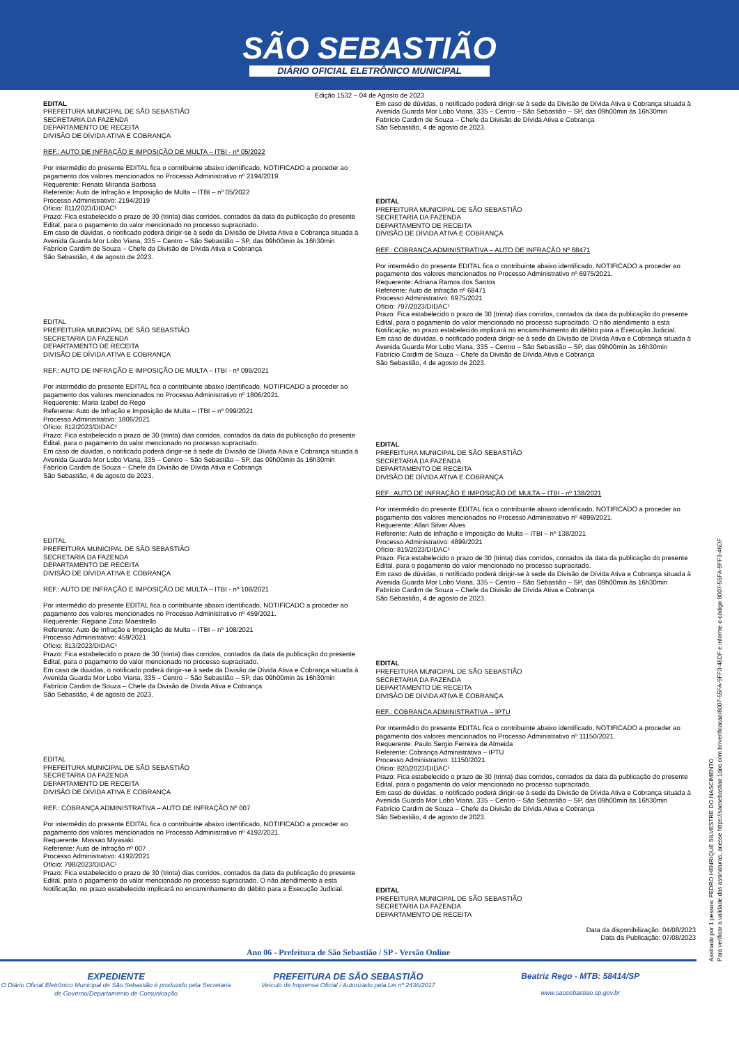SÃO SEBASTIÃO
DIÁRIO OFICIAL ELETRÔNICO MUNICIPAL
Edição 1532 – 04 de Agosto de 2023
EDITAL
PREFEITURA MUNICIPAL DE SÃO SEBASTIÃO
SECRETARIA DA FAZENDA
DEPARTAMENTO DE RECEITA
DIVISÃO DE DÍVIDA ATIVA E COBRANÇA
REF.: AUTO DE INFRAÇÃO E IMPOSIÇÃO DE MULTA – ITBI - nº 05/2022
Por intermédio do presente EDITAL fica o contribuinte abaixo identificado, NOTIFICADO a proceder ao pagamento dos valores mencionados no Processo Administrativo nº 2194/2019.
Requerente: Renato Miranda Barbosa
Referente: Auto de Infração e Imposição de Multa – ITBI – nº 05/2022
Processo Administrativo: 2194/2019
Ofício: 811/2023/DIDAC¹
Prazo: Fica estabelecido o prazo de 30 (trinta) dias corridos, contados da data da publicação do presente Edital, para o pagamento do valor mencionado no processo supracitado.
Em caso de dúvidas, o notificado poderá dirigir-se à sede da Divisão de Dívida Ativa e Cobrança situada à Avenida Guarda Mor Lobo Viana, 335 – Centro – São Sebastião – SP, das 09h00min às 16h30min
Fabrício Cardim de Souza – Chefe da Divisão de Dívida Ativa e Cobrança
São Sebastião, 4 de agosto de 2023.
EDITAL
PREFEITURA MUNICIPAL DE SÃO SEBASTIÃO
SECRETARIA DA FAZENDA
DEPARTAMENTO DE RECEITA
DIVISÃO DE DÍVIDA ATIVA E COBRANÇA
REF.: AUTO DE INFRAÇÃO E IMPOSIÇÃO DE MULTA – ITBI - nº 099/2021
Por intermédio do presente EDITAL fica o contribuinte abaixo identificado, NOTIFICADO a proceder ao pagamento dos valores mencionados no Processo Administrativo nº 1806/2021.
Requerente: Maria Izabel do Rego
Referente: Auto de Infração e Imposição de Multa – ITBI – nº 099/2021
Processo Administrativo: 1806/2021
Ofício: 812/2023/DIDAC¹
Prazo: Fica estabelecido o prazo de 30 (trinta) dias corridos, contados da data da publicação do presente Edital, para o pagamento do valor mencionado no processo supracitado.
Em caso de dúvidas, o notificado poderá dirigir-se à sede da Divisão de Dívida Ativa e Cobrança situada à Avenida Guarda Mor Lobo Viana, 335 – Centro – São Sebastião – SP, das 09h00min às 16h30min
Fabrício Cardim de Souza – Chefe da Divisão de Dívida Ativa e Cobrança
São Sebastião, 4 de agosto de 2023.
EDITAL
PREFEITURA MUNICIPAL DE SÃO SEBASTIÃO
SECRETARIA DA FAZENDA
DEPARTAMENTO DE RECEITA
DIVISÃO DE DÍVIDA ATIVA E COBRANÇA
REF.: AUTO DE INFRAÇÃO E IMPOSIÇÃO DE MULTA – ITBI - nº 108/2021
Por intermédio do presente EDITAL fica o contribuinte abaixo identificado, NOTIFICADO a proceder ao pagamento dos valores mencionados no Processo Administrativo nº 459/2021.
Requerente: Regiane Zorzi Maestrello
Referente: Auto de Infração e Imposição de Multa – ITBI – nº 108/2021
Processo Administrativo: 459/2021
Ofício: 813/2023/DIDAC¹
Prazo: Fica estabelecido o prazo de 30 (trinta) dias corridos, contados da data da publicação do presente Edital, para o pagamento do valor mencionado no processo supracitado.
Em caso de dúvidas, o notificado poderá dirigir-se à sede da Divisão de Dívida Ativa e Cobrança situada à Avenida Guarda Mor Lobo Viana, 335 – Centro – São Sebastião – SP, das 09h00min às 16h30min
Fabrício Cardim de Souza – Chefe da Divisão de Dívida Ativa e Cobrança
São Sebastião, 4 de agosto de 2023.
EDITAL
PREFEITURA MUNICIPAL DE SÃO SEBASTIÃO
SECRETARIA DA FAZENDA
DEPARTAMENTO DE RECEITA
DIVISÃO DE DÍVIDA ATIVA E COBRANÇA
REF.: COBRANÇA ADMINISTRATIVA – AUTO DE INFRAÇÃO Nº 007
Por intermédio do presente EDITAL fica o contribuinte abaixo identificado, NOTIFICADO a proceder ao pagamento dos valores mencionados no Processo Administrativo nº 4192/2021.
Requerente: Massao Miyasaki
Referente: Auto de Infração nº 007
Processo Administrativo: 4192/2021
Ofício: 798/2023/DIDAC¹
Prazo: Fica estabelecido o prazo de 30 (trinta) dias corridos, contados da data da publicação do presente Edital, para o pagamento do valor mencionado no processo supracitado. O não atendimento a esta Notificação, no prazo estabelecido implicará no encaminhamento do débito para a Execução Judicial.
Em caso de dúvidas, o notificado poderá dirigir-se à sede da Divisão de Dívida Ativa e Cobrança situada à Avenida Guarda Mor Lobo Viana, 335 – Centro – São Sebastião – SP, das 09h00min às 16h30min
Fabrício Cardim de Souza – Chefe da Divisão de Dívida Ativa e Cobrança
São Sebastião, 4 de agosto de 2023.
EDITAL
PREFEITURA MUNICIPAL DE SÃO SEBASTIÃO
SECRETARIA DA FAZENDA
DEPARTAMENTO DE RECEITA
DIVISÃO DE DÍVIDA ATIVA E COBRANÇA
REF.: COBRANÇA ADMINISTRATIVA – AUTO DE INFRAÇÃO Nº 68471
Por intermédio do presente EDITAL fica o contribuinte abaixo identificado, NOTIFICADO a proceder ao pagamento dos valores mencionados no Processo Administrativo nº 6975/2021.
Requerente: Adriana Ramos dos Santos
Referente: Auto de Infração nº 68471
Processo Administrativo: 6975/2021
Ofício: 797/2023/DIDAC¹
Prazo: Fica estabelecido o prazo de 30 (trinta) dias corridos, contados da data da publicação do presente Edital, para o pagamento do valor mencionado no processo supracitado. O não atendimento a esta Notificação, no prazo estabelecido implicará no encaminhamento do débito para a Execução Judicial.
Em caso de dúvidas, o notificado poderá dirigir-se à sede da Divisão de Dívida Ativa e Cobrança situada à Avenida Guarda Mor Lobo Viana, 335 – Centro – São Sebastião – SP, das 09h00min às 16h30min
Fabrício Cardim de Souza – Chefe da Divisão de Dívida Ativa e Cobrança
São Sebastião, 4 de agosto de 2023.
EDITAL
PREFEITURA MUNICIPAL DE SÃO SEBASTIÃO
SECRETARIA DA FAZENDA
DEPARTAMENTO DE RECEITA
DIVISÃO DE DÍVIDA ATIVA E COBRANÇA
REF.: AUTO DE INFRAÇÃO E IMPOSIÇÃO DE MULTA – ITBI - nº 138/2021
Por intermédio do presente EDITAL fica o contribuinte abaixo identificado, NOTIFICADO a proceder ao pagamento dos valores mencionados no Processo Administrativo nº 4899/2021.
Requerente: Allan Silver Alves
Referente: Auto de Infração e Imposição de Multa – ITBI – nº 138/2021
Processo Administrativo: 4899/2021
Ofício: 819/2023/DIDAC¹
Prazo: Fica estabelecido o prazo de 30 (trinta) dias corridos, contados da data da publicação do presente Edital, para o pagamento do valor mencionado no processo supracitado.
Em caso de dúvidas, o notificado poderá dirigir-se à sede da Divisão de Dívida Ativa e Cobrança situada à Avenida Guarda Mor Lobo Viana, 335 – Centro – São Sebastião – SP, das 09h00min às 16h30min
Fabrício Cardim de Souza – Chefe da Divisão de Dívida Ativa e Cobrança
São Sebastião, 4 de agosto de 2023.
EDITAL
PREFEITURA MUNICIPAL DE SÃO SEBASTIÃO
SECRETARIA DA FAZENDA
DEPARTAMENTO DE RECEITA
DIVISÃO DE DÍVIDA ATIVA E COBRANÇA
REF.: COBRANÇA ADMINISTRATIVA – IPTU
Por intermédio do presente EDITAL fica o contribuinte abaixo identificado, NOTIFICADO a proceder ao pagamento dos valores mencionados no Processo Administrativo nº 11150/2021.
Requerente: Paulo Sergio Ferreira de Almeida
Referente: Cobrança Administrativa – IPTU
Processo Administrativo: 11150/2021
Ofício: 820/2023/DIDAC¹
Prazo: Fica estabelecido o prazo de 30 (trinta) dias corridos, contados da data da publicação do presente Edital, para o pagamento do valor mencionado no processo supracitado.
Em caso de dúvidas, o notificado poderá dirigir-se à sede da Divisão de Dívida Ativa e Cobrança situada à Avenida Guarda Mor Lobo Viana, 335 – Centro – São Sebastião – SP, das 09h00min às 16h30min
Fabrício Cardim de Souza – Chefe da Divisão de Dívida Ativa e Cobrança
São Sebastião, 4 de agosto de 2023.
EDITAL
PREFEITURA MUNICIPAL DE SÃO SEBASTIÃO
SECRETARIA DA FAZENDA
DEPARTAMENTO DE RECEITA
Data da disponibilização: 04/08/2023
Data da Publicação: 07/08/2023
Ano 06 - Prefeitura de São Sebastião / SP - Versão Online
EXPEDIENTE
O Diário Oficial Eletrônico Municipal de São Sebastião é produzido pela Secretaria de Governo/Departamento de Comunicação
PREFEITURA DE SÃO SEBASTIÃO
Veículo de Imprensa Oficial / Autorizado pela Lei nº 2436/2017
Beatriz Rego - MTB: 58414/SP
www.saosebastiao.sp.gov.br
Assinado por 1 pessoa: PEDRO HENRIQUE SILVESTRE DO NASCIMENTO
Para verificar a validade das assinaturas, acesse https://saosebastiao.1doc.com.br/verificacao/8007-55FA-9FF3-46DF e informe o código 8007-55FA-9FF3-46DF